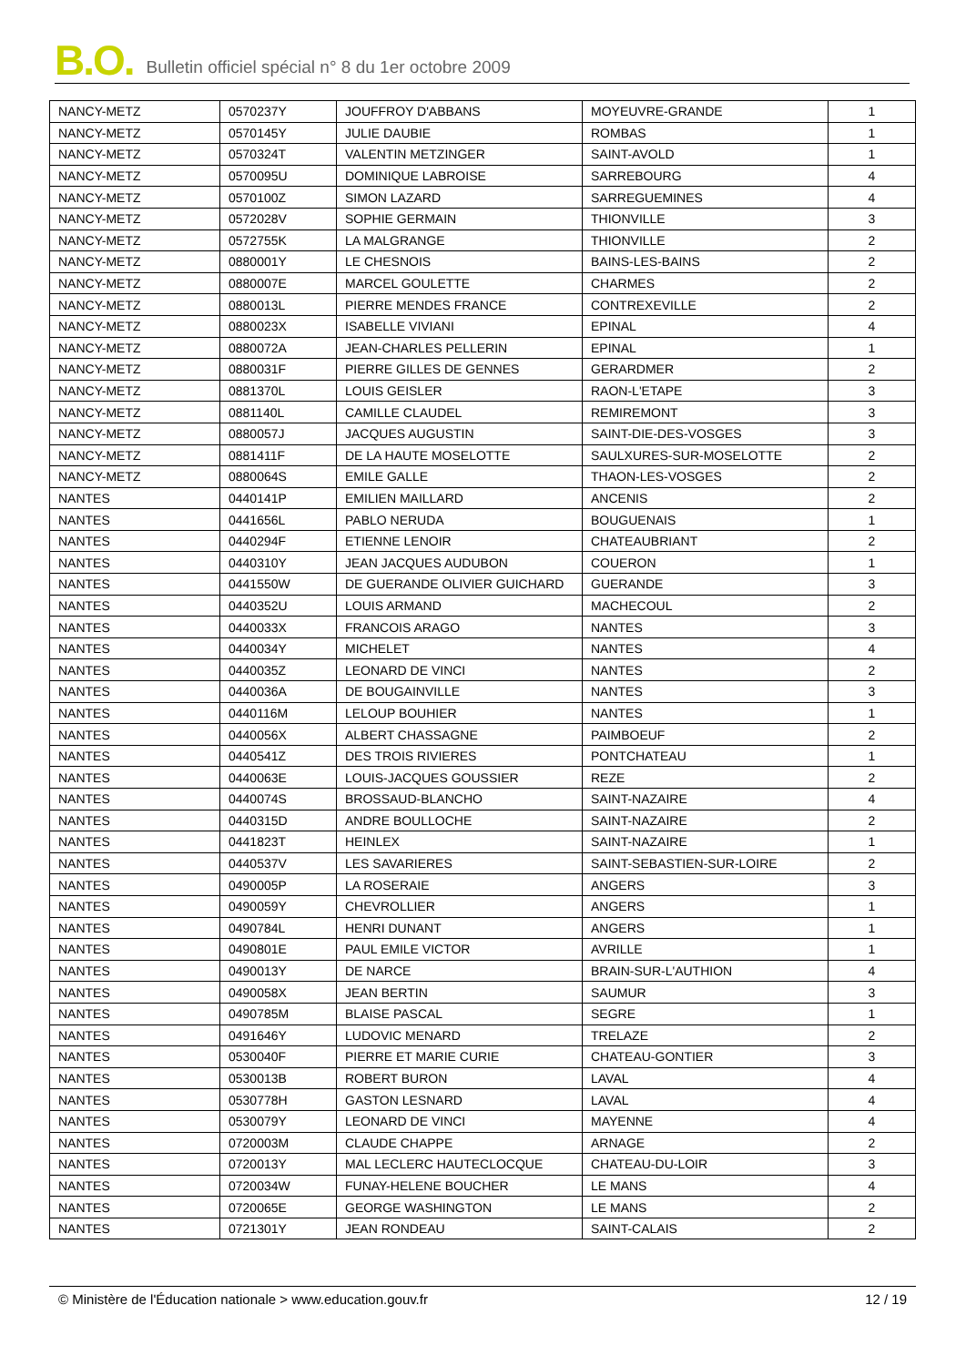B.O. Bulletin officiel spécial n° 8 du 1er octobre 2009
| NANCY-METZ | 0570237Y | JOUFFROY D'ABBANS | MOYEUVRE-GRANDE | 1 |
| NANCY-METZ | 0570145Y | JULIE DAUBIE | ROMBAS | 1 |
| NANCY-METZ | 0570324T | VALENTIN METZINGER | SAINT-AVOLD | 1 |
| NANCY-METZ | 0570095U | DOMINIQUE LABROISE | SARREBOURG | 4 |
| NANCY-METZ | 0570100Z | SIMON LAZARD | SARREGUEMINES | 4 |
| NANCY-METZ | 0572028V | SOPHIE GERMAIN | THIONVILLE | 3 |
| NANCY-METZ | 0572755K | LA MALGRANGE | THIONVILLE | 2 |
| NANCY-METZ | 0880001Y | LE CHESNOIS | BAINS-LES-BAINS | 2 |
| NANCY-METZ | 0880007E | MARCEL GOULETTE | CHARMES | 2 |
| NANCY-METZ | 0880013L | PIERRE MENDES FRANCE | CONTREXEVILLE | 2 |
| NANCY-METZ | 0880023X | ISABELLE VIVIANI | EPINAL | 4 |
| NANCY-METZ | 0880072A | JEAN-CHARLES PELLERIN | EPINAL | 1 |
| NANCY-METZ | 0880031F | PIERRE GILLES DE GENNES | GERARDMER | 2 |
| NANCY-METZ | 0881370L | LOUIS GEISLER | RAON-L'ETAPE | 3 |
| NANCY-METZ | 0881140L | CAMILLE CLAUDEL | REMIREMONT | 3 |
| NANCY-METZ | 0880057J | JACQUES AUGUSTIN | SAINT-DIE-DES-VOSGES | 3 |
| NANCY-METZ | 0881411F | DE LA HAUTE MOSELOTTE | SAULXURES-SUR-MOSELOTTE | 2 |
| NANCY-METZ | 0880064S | EMILE GALLE | THAON-LES-VOSGES | 2 |
| NANTES | 0440141P | EMILIEN MAILLARD | ANCENIS | 2 |
| NANTES | 0441656L | PABLO NERUDA | BOUGUENAIS | 1 |
| NANTES | 0440294F | ETIENNE LENOIR | CHATEAUBRIANT | 2 |
| NANTES | 0440310Y | JEAN JACQUES AUDUBON | COUERON | 1 |
| NANTES | 0441550W | DE GUERANDE OLIVIER GUICHARD | GUERANDE | 3 |
| NANTES | 0440352U | LOUIS ARMAND | MACHECOUL | 2 |
| NANTES | 0440033X | FRANCOIS ARAGO | NANTES | 3 |
| NANTES | 0440034Y | MICHELET | NANTES | 4 |
| NANTES | 0440035Z | LEONARD DE VINCI | NANTES | 2 |
| NANTES | 0440036A | DE BOUGAINVILLE | NANTES | 3 |
| NANTES | 0440116M | LELOUP BOUHIER | NANTES | 1 |
| NANTES | 0440056X | ALBERT CHASSAGNE | PAIMBOEUF | 2 |
| NANTES | 0440541Z | DES TROIS RIVIERES | PONTCHATEAU | 1 |
| NANTES | 0440063E | LOUIS-JACQUES GOUSSIER | REZE | 2 |
| NANTES | 0440074S | BROSSAUD-BLANCHO | SAINT-NAZAIRE | 4 |
| NANTES | 0440315D | ANDRE BOULLOCHE | SAINT-NAZAIRE | 2 |
| NANTES | 0441823T | HEINLEX | SAINT-NAZAIRE | 1 |
| NANTES | 0440537V | LES SAVARIERES | SAINT-SEBASTIEN-SUR-LOIRE | 2 |
| NANTES | 0490005P | LA ROSERAIE | ANGERS | 3 |
| NANTES | 0490059Y | CHEVROLLIER | ANGERS | 1 |
| NANTES | 0490784L | HENRI DUNANT | ANGERS | 1 |
| NANTES | 0490801E | PAUL EMILE VICTOR | AVRILLE | 1 |
| NANTES | 0490013Y | DE NARCE | BRAIN-SUR-L'AUTHION | 4 |
| NANTES | 0490058X | JEAN BERTIN | SAUMUR | 3 |
| NANTES | 0490785M | BLAISE PASCAL | SEGRE | 1 |
| NANTES | 0491646Y | LUDOVIC MENARD | TRELAZE | 2 |
| NANTES | 0530040F | PIERRE ET MARIE CURIE | CHATEAU-GONTIER | 3 |
| NANTES | 0530013B | ROBERT BURON | LAVAL | 4 |
| NANTES | 0530778H | GASTON LESNARD | LAVAL | 4 |
| NANTES | 0530079Y | LEONARD DE VINCI | MAYENNE | 4 |
| NANTES | 0720003M | CLAUDE CHAPPE | ARNAGE | 2 |
| NANTES | 0720013Y | MAL LECLERC HAUTECLOCQUE | CHATEAU-DU-LOIR | 3 |
| NANTES | 0720034W | FUNAY-HELENE BOUCHER | LE MANS | 4 |
| NANTES | 0720065E | GEORGE WASHINGTON | LE MANS | 2 |
| NANTES | 0721301Y | JEAN RONDEAU | SAINT-CALAIS | 2 |
© Ministère de l'Éducation nationale > www.education.gouv.fr 12 / 19